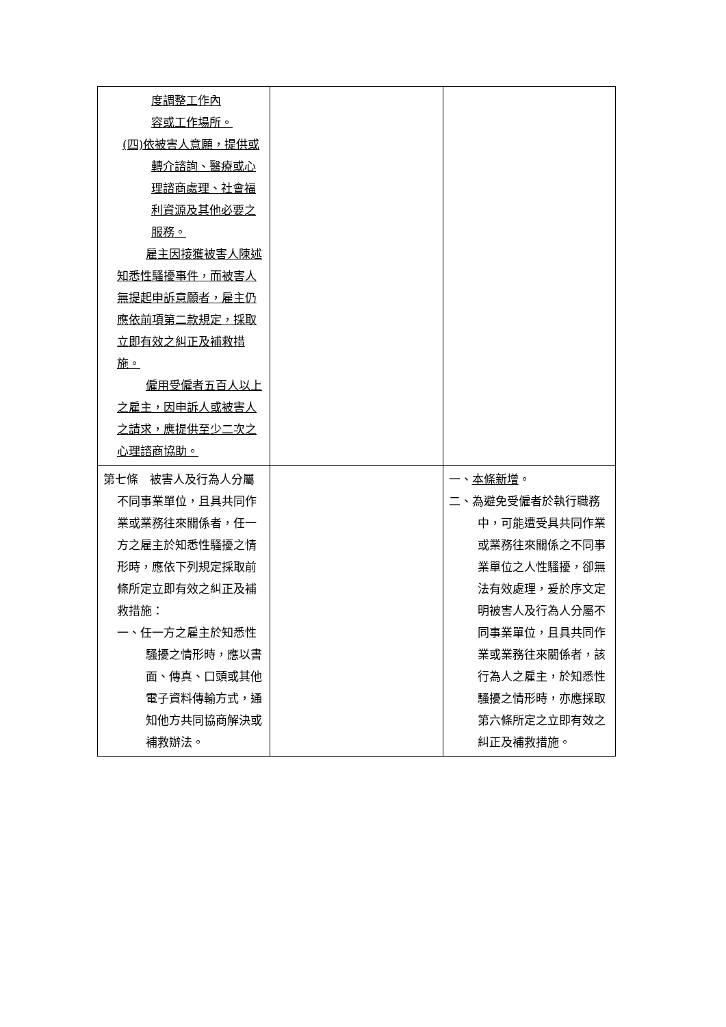| 度調整工作內 容或工作場所。 (四)依被害人意願，提供或轉介諮詢、醫療或心理諮商處理、社會福利資源及其他必要之服務。 雇主因接獲被害人陳述知悉性騷擾事件，而被害人無提起申訴意願者，雇主仍應依前項第二款規定，採取立即有效之糾正及補救措施。 僱用受僱者五百人以上之雇主，因申訴人或被害人之請求，應提供至少二次之心理諮商協助。 | | |
| 第七條 被害人及行為人分屬不同事業單位，且具共同作業或業務往來關係者，任一方之雇主於知悉性騷擾之情形時，應依下列規定採取前條所定立即有效之糾正及補救措施： 一、任一方之雇主於知悉性騷擾之情形時，應以書面、傳真、口頭或其他電子資料傳輸方式，通知他方共同協商解決或補救辦法。 | | 一、 本條新增 。 二、為避免受僱者於執行職務中，可能遭受具共同作業或業務往來關係之不同事業單位之人性騷擾，卻無法有效處理，爰於序文定明被害人及行為人分屬不同事業單位，且具共同作業或業務往來關係者，該行為人之雇主，於知悉性騷擾之情形時，亦應採取第六條所定之立即有效之糾正及補救措施。 |